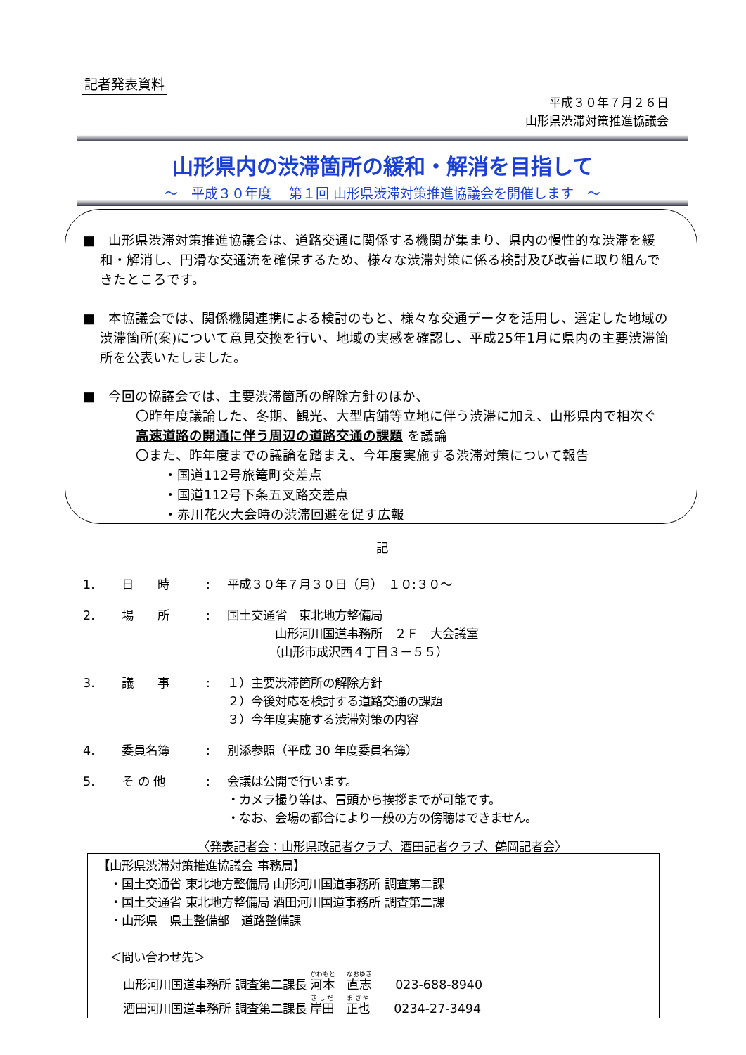記者発表資料
平成３０年７月２６日
山形県渋滞対策推進協議会
山形県内の渋滞箇所の緩和・解消を目指して
～　平成３０年度　 第１回 山形県渋滞対策推進協議会を開催します　～
■　山形県渋滞対策推進協議会は、道路交通に関係する機関が集まり、県内の慢性的な渋滞を緩和・解消し、円滑な交通流を確保するため、様々な渋滞対策に係る検討及び改善に取り組んできたところです。
■　本協議会では、関係機関連携による検討のもと、様々な交通データを活用し、選定した地域の渋滞箇所(案)について意見交換を行い、地域の実感を確認し、平成25年1月に県内の主要渋滞箇所を公表いたしました。
■　今回の協議会では、主要渋滞箇所の解除方針のほか、
〇昨年度議論した、冬期、観光、大型店舗等立地に伴う渋滞に加え、山形県内で相次ぐ 高速道路の開通に伴う周辺の道路交通の課題 を議論
〇また、昨年度までの議論を踏まえ、今年度実施する渋滞対策について報告
・国道112号旅篭町交差点
・国道112号下条五叉路交差点
・赤川花火大会時の渋滞回避を促す広報
記
1. 日　　時: 平成３０年７月３０日（月）　１０:３０～
2. 場　　所: 国土交通省　東北地方整備局
　　　　山形河川国道事務所　２Ｆ　大会議室
　　　　（山形市成沢西４丁目３－５５）
3. 議　　事: １）主要渋滞箇所の解除方針
２）今後対応を検討する道路交通の課題
３）今年度実施する渋滞対策の内容
4. 委員名簿: 別添参照（平成 30 年度委員名簿）
5. そ の 他: 会議は公開で行います。
・カメラ撮り等は、冒頭から挨拶までが可能です。
・なお、会場の都合により一般の方の傍聴はできません。
〈発表記者会：山形県政記者クラブ、酒田記者クラブ、鶴岡記者会〉
【山形県渋滞対策推進協議会 事務局】
　・国土交通省 東北地方整備局 山形河川国道事務所 調査第二課
　・国土交通省 東北地方整備局 酒田河川国道事務所 調査第二課
　・山形県　県土整備部　道路整備課
　＜問い合わせ先＞
山形河川国道事務所 調査第二課長 河本　直志　　023-688-8940
酒田河川国道事務所 調査第二課長 岸田　正也　　0234-27-3494